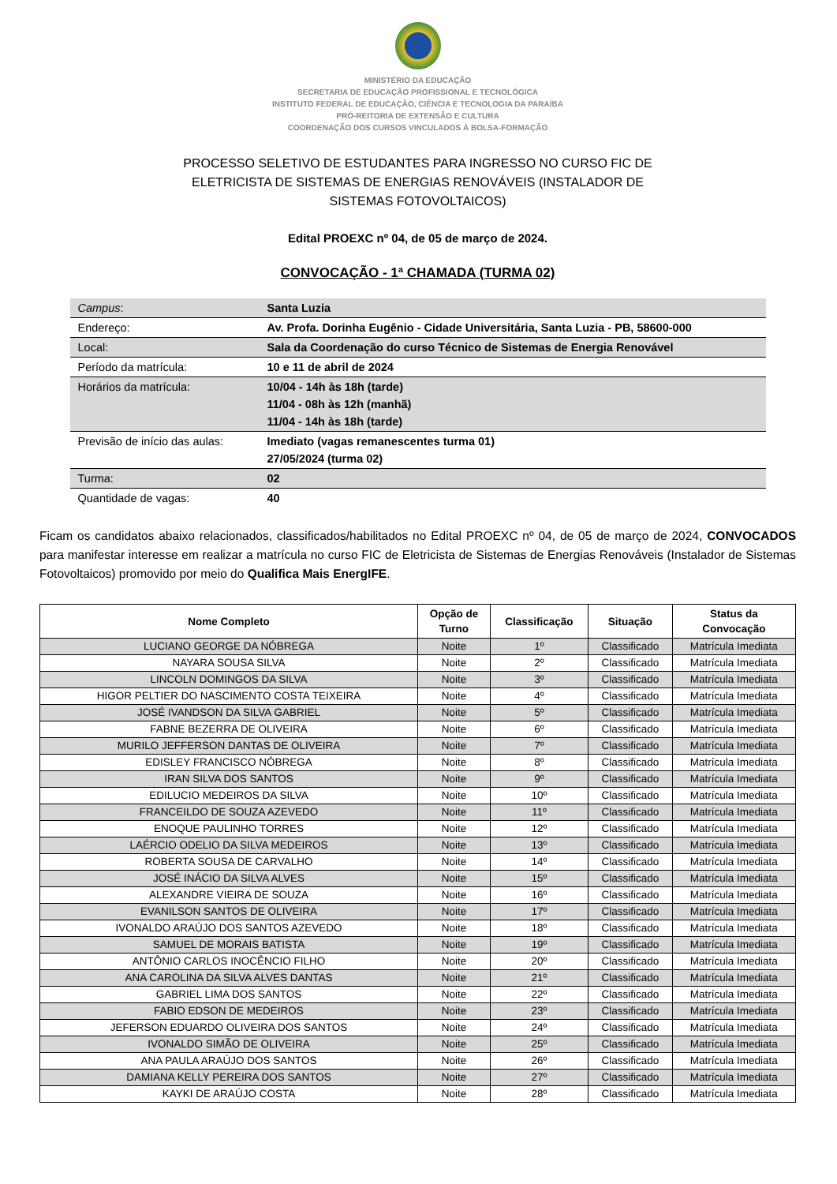MINISTÉRIO DA EDUCAÇÃO
SECRETARIA DE EDUCAÇÃO PROFISSIONAL E TECNOLÓGICA
INSTITUTO FEDERAL DE EDUCAÇÃO, CIÊNCIA E TECNOLOGIA DA PARAÍBA
PRÓ-REITORIA DE EXTENSÃO E CULTURA
COORDENAÇÃO DOS CURSOS VINCULADOS À BOLSA-FORMAÇÃO
PROCESSO SELETIVO DE ESTUDANTES PARA INGRESSO NO CURSO FIC DE
ELETRICISTA DE SISTEMAS DE ENERGIAS RENOVÁVEIS (INSTALADOR DE
SISTEMAS FOTOVOLTAICOS)
Edital PROEXC nº 04, de 05 de março de 2024.
CONVOCAÇÃO - 1ª CHAMADA (TURMA 02)
| Campus : | Santa Luzia |
| Endereço: | Av. Profa. Dorinha Eugênio - Cidade Universitária, Santa Luzia - PB, 58600-000 |
| Local: | Sala da Coordenação do curso Técnico de Sistemas de Energia Renovável |
| Período da matrícula: | 10 e 11 de abril de 2024 |
| Horários da matrícula: | 10/04 - 14h às 18h (tarde) 11/04 - 08h às 12h (manhã) 11/04 - 14h às 18h (tarde) |
| Previsão de início das aulas: | Imediato (vagas remanescentes turma 01) 27/05/2024 (turma 02) |
| Turma: | 02 |
| Quantidade de vagas: | 40 |
Ficam os candidatos abaixo relacionados, classificados/habilitados no Edital PROEXC nº 04, de 05 de março de 2024, CONVOCADOS para manifestar interesse em realizar a matrícula no curso FIC de Eletricista de Sistemas de Energias Renováveis (Instalador de Sistemas Fotovoltaicos) promovido por meio do Qualifica Mais EnergIFE.
| Nome Completo | Opção de Turno | Classificação | Situação | Status da Convocação |
| --- | --- | --- | --- | --- |
| LUCIANO GEORGE DA NÓBREGA | Noite | 1º | Classificado | Matrícula Imediata |
| NAYARA SOUSA SILVA | Noite | 2º | Classificado | Matrícula Imediata |
| LINCOLN DOMINGOS DA SILVA | Noite | 3º | Classificado | Matrícula Imediata |
| HIGOR PELTIER DO NASCIMENTO COSTA TEIXEIRA | Noite | 4º | Classificado | Matrícula Imediata |
| JOSÉ IVANDSON DA SILVA GABRIEL | Noite | 5º | Classificado | Matrícula Imediata |
| FABNE BEZERRA DE OLIVEIRA | Noite | 6º | Classificado | Matrícula Imediata |
| MURILO JEFFERSON DANTAS DE OLIVEIRA | Noite | 7º | Classificado | Matrícula Imediata |
| EDISLEY FRANCISCO NÓBREGA | Noite | 8º | Classificado | Matrícula Imediata |
| IRAN SILVA DOS SANTOS | Noite | 9º | Classificado | Matrícula Imediata |
| EDILUCIO MEDEIROS DA SILVA | Noite | 10º | Classificado | Matrícula Imediata |
| FRANCEILDO DE SOUZA AZEVEDO | Noite | 11º | Classificado | Matrícula Imediata |
| ENOQUE PAULINHO TORRES | Noite | 12º | Classificado | Matrícula Imediata |
| LAÉRCIO ODELIO DA SILVA MEDEIROS | Noite | 13º | Classificado | Matrícula Imediata |
| ROBERTA SOUSA DE CARVALHO | Noite | 14º | Classificado | Matrícula Imediata |
| JOSÉ INÁCIO DA SILVA ALVES | Noite | 15º | Classificado | Matrícula Imediata |
| ALEXANDRE VIEIRA DE SOUZA | Noite | 16º | Classificado | Matrícula Imediata |
| EVANILSON SANTOS DE OLIVEIRA | Noite | 17º | Classificado | Matrícula Imediata |
| IVONALDO ARAÚJO DOS SANTOS AZEVEDO | Noite | 18º | Classificado | Matrícula Imediata |
| SAMUEL DE MORAIS BATISTA | Noite | 19º | Classificado | Matrícula Imediata |
| ANTÔNIO CARLOS INOCÊNCIO FILHO | Noite | 20º | Classificado | Matrícula Imediata |
| ANA CAROLINA DA SILVA ALVES DANTAS | Noite | 21º | Classificado | Matrícula Imediata |
| GABRIEL LIMA DOS SANTOS | Noite | 22º | Classificado | Matrícula Imediata |
| FABIO EDSON DE MEDEIROS | Noite | 23º | Classificado | Matrícula Imediata |
| JEFERSON EDUARDO OLIVEIRA DOS SANTOS | Noite | 24º | Classificado | Matrícula Imediata |
| IVONALDO SIMÃO DE OLIVEIRA | Noite | 25º | Classificado | Matrícula Imediata |
| ANA PAULA ARAÚJO DOS SANTOS | Noite | 26º | Classificado | Matrícula Imediata |
| DAMIANA KELLY PEREIRA DOS SANTOS | Noite | 27º | Classificado | Matrícula Imediata |
| KAYKI DE ARAÚJO COSTA | Noite | 28º | Classificado | Matrícula Imediata |